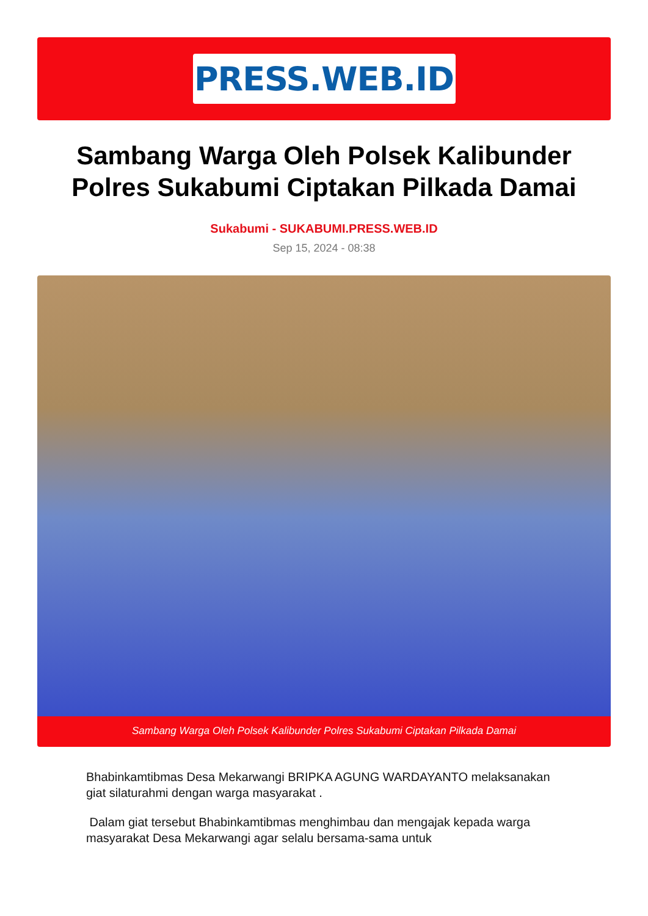PRESS.WEB.ID
Sambang Warga Oleh Polsek Kalibunder Polres Sukabumi Ciptakan Pilkada Damai
Sukabumi - SUKABUMI.PRESS.WEB.ID
Sep 15, 2024 - 08:38
Sambang Warga Oleh Polsek Kalibunder Polres Sukabumi Ciptakan Pilkada Damai
Bhabinkamtibmas Desa Mekarwangi BRIPKA AGUNG WARDAYANTO melaksanakan giat silaturahmi dengan warga masyarakat .
Dalam giat tersebut Bhabinkamtibmas menghimbau dan mengajak kepada warga masyarakat Desa Mekarwangi agar selalu bersama-sama untuk